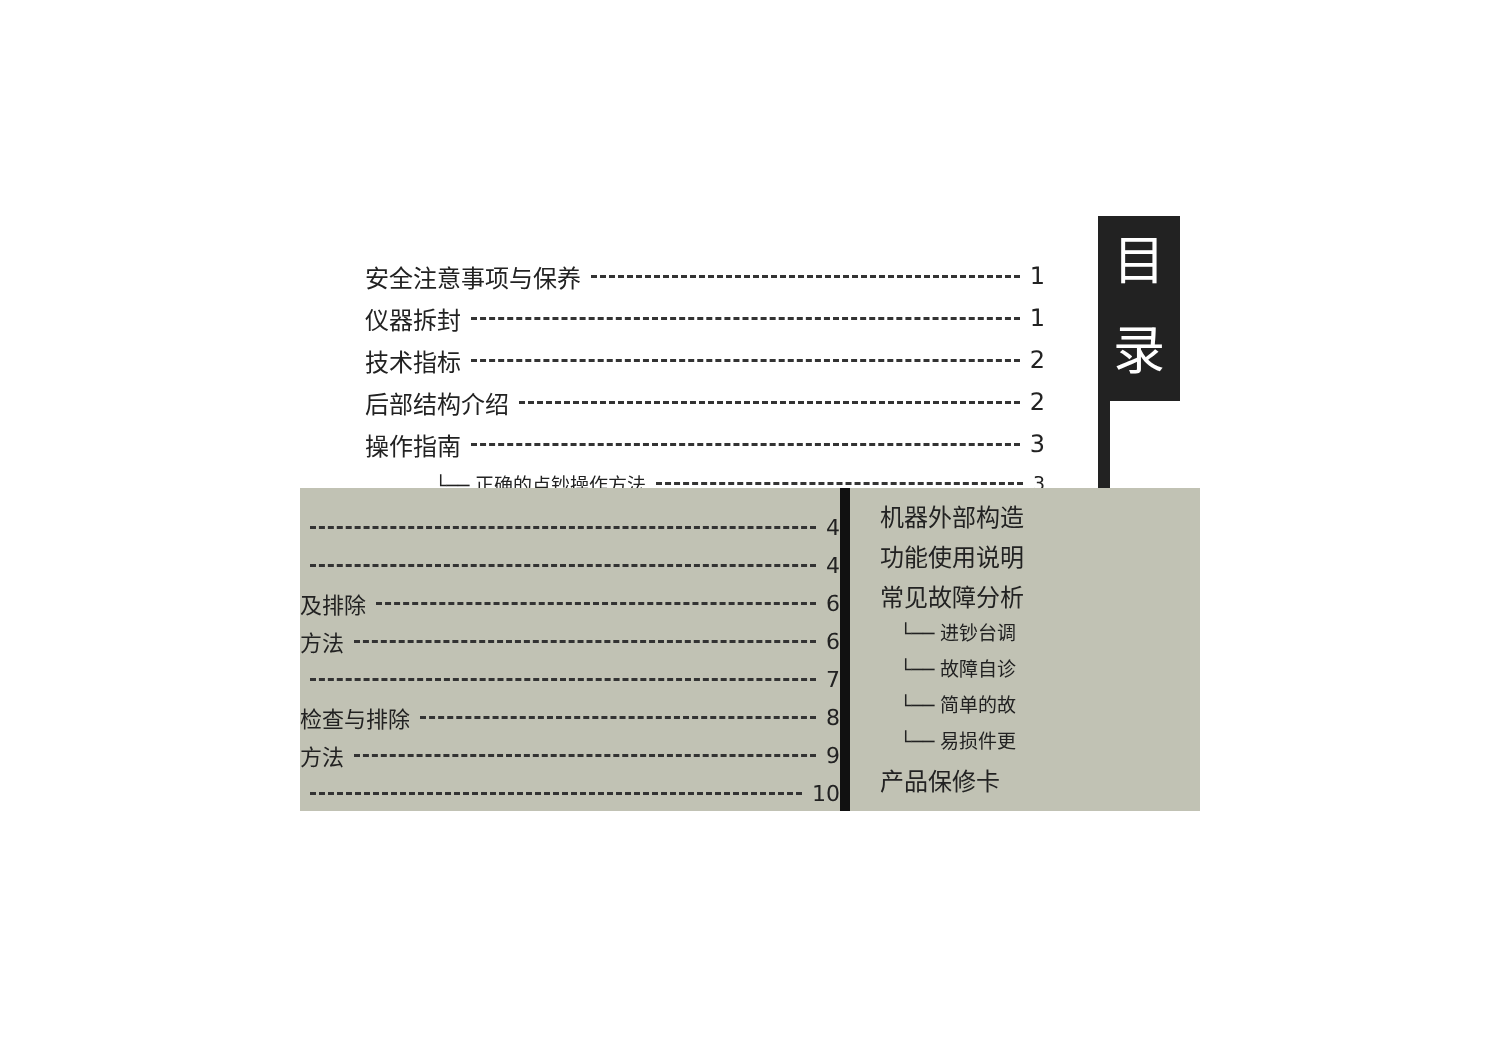安全注意事项与保养 1
仪器拆封 1
技术指标 2
后部结构介绍 2
操作指南 3
└── 正确的点钞操作方法 3
目
录
4
4
及排除 6
方法 6
7
检查与排除 8
方法 9
10
机器外部构造
功能使用说明
常见故障分析
└── 进钞台调
└── 故障自诊
└── 简单的故
└── 易损件更
产品保修卡